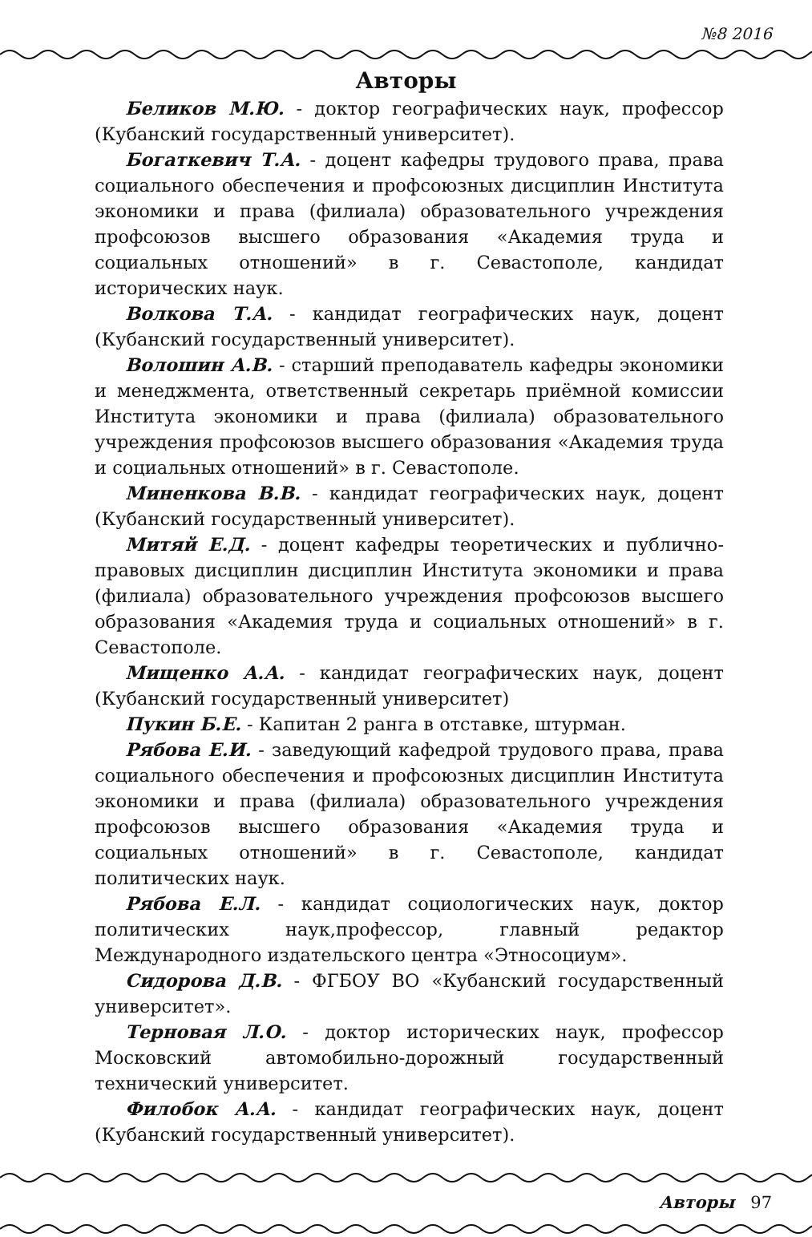№8 2016
Авторы
Беликов М.Ю. - доктор географических наук, профессор (Кубанский государственный университет).
Богаткевич Т.А. - доцент кафедры трудового права, права социального обеспечения и профсоюзных дисциплин Института экономики и права (филиала) образовательного учреждения профсоюзов высшего образования «Академия труда и социальных отношений» в г. Севастополе, кандидат исторических наук.
Волкова Т.А. - кандидат географических наук, доцент (Кубанский государственный университет).
Волошин А.В. - старший преподаватель кафедры экономики и менеджмента, ответственный секретарь приёмной комиссии Института экономики и права (филиала) образовательного учреждения профсоюзов высшего образования «Академия труда и социальных отношений» в г. Севастополе.
Миненкова В.В. - кандидат географических наук, доцент (Кубанский государственный университет).
Митяй Е.Д. - доцент кафедры теоретических и публично-правовых дисциплин дисциплин Института экономики и права (филиала) образовательного учреждения профсоюзов высшего образования «Академия труда и социальных отношений» в г. Севастополе.
Мищенко А.А. - кандидат географических наук, доцент (Кубанский государственный университет)
Пукин Б.Е. - Капитан 2 ранга в отставке, штурман.
Рябова Е.И. - заведующий кафедрой трудового права, права социального обеспечения и профсоюзных дисциплин Института экономики и права (филиала) образовательного учреждения профсоюзов высшего образования «Академия труда и социальных отношений» в г. Севастополе, кандидат политических наук.
Рябова Е.Л. - кандидат социологических наук, доктор политических наук,профессор, главный редактор Международного издательского центра «Этносоциум».
Сидорова Д.В. - ФГБОУ ВО «Кубанский государственный университет».
Терновая Л.О. - доктор исторических наук, профессор Московский автомобильно-дорожный государственный технический университет.
Филобок А.А. - кандидат географических наук, доцент (Кубанский государственный университет).
Авторы 97